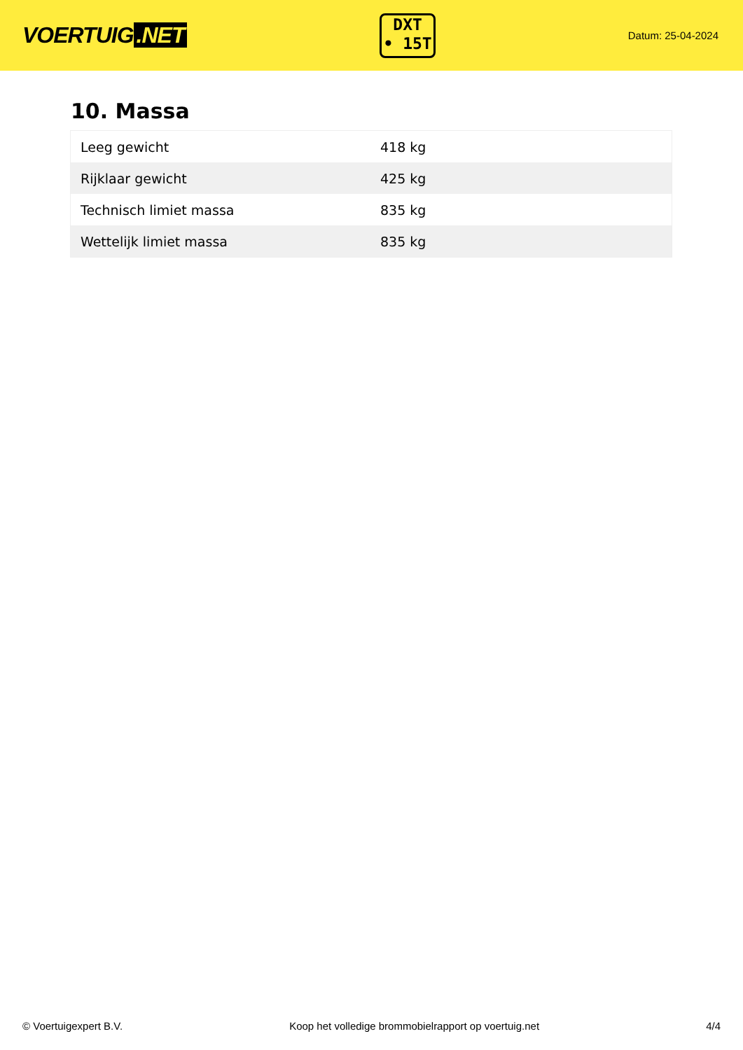VOERTUIG.NET
DXT
• 15T
Datum: 25-04-2024
10. Massa
| Leeg gewicht | 418 kg |
| Rijklaar gewicht | 425 kg |
| Technisch limiet massa | 835 kg |
| Wettelijk limiet massa | 835 kg |
© Voertuigexpert B.V. Koop het volledige brommobielrapport op voertuig.net 4/4